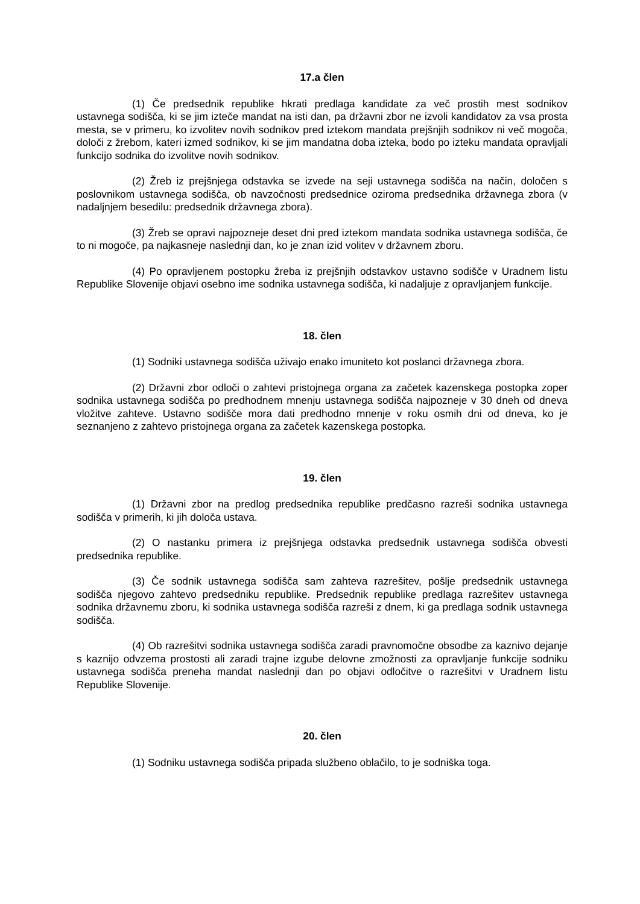17.a člen
(1) Če predsednik republike hkrati predlaga kandidate za več prostih mest sodnikov ustavnega sodišča, ki se jim izteče mandat na isti dan, pa državni zbor ne izvoli kandidatov za vsa prosta mesta, se v primeru, ko izvolitev novih sodnikov pred iztekom mandata prejšnjih sodnikov ni več mogoča, določi z žrebom, kateri izmed sodnikov, ki se jim mandatna doba izteka, bodo po izteku mandata opravljali funkcijo sodnika do izvolitve novih sodnikov.
(2) Žreb iz prejšnjega odstavka se izvede na seji ustavnega sodišča na način, določen s poslovnikom ustavnega sodišča, ob navzočnosti predsednice oziroma predsednika državnega zbora (v nadaljnjem besedilu: predsednik državnega zbora).
(3) Žreb se opravi najpozneje deset dni pred iztekom mandata sodnika ustavnega sodišča, če to ni mogoče, pa najkasneje naslednji dan, ko je znan izid volitev v državnem zboru.
(4) Po opravljenem postopku žreba iz prejšnjih odstavkov ustavno sodišče v Uradnem listu Republike Slovenije objavi osebno ime sodnika ustavnega sodišča, ki nadaljuje z opravljanjem funkcije.
18. člen
(1) Sodniki ustavnega sodišča uživajo enako imuniteto kot poslanci državnega zbora.
(2) Državni zbor odloči o zahtevi pristojnega organa za začetek kazenskega postopka zoper sodnika ustavnega sodišča po predhodnem mnenju ustavnega sodišča najpozneje v 30 dneh od dneva vložitve zahteve. Ustavno sodišče mora dati predhodno mnenje v roku osmih dni od dneva, ko je seznanjeno z zahtevo pristojnega organa za začetek kazenskega postopka.
19. člen
(1) Državni zbor na predlog predsednika republike predčasno razreši sodnika ustavnega sodišča v primerih, ki jih določa ustava.
(2) O nastanku primera iz prejšnjega odstavka predsednik ustavnega sodišča obvesti predsednika republike.
(3) Če sodnik ustavnega sodišča sam zahteva razrešitev, pošlje predsednik ustavnega sodišča njegovo zahtevo predsedniku republike. Predsednik republike predlaga razrešitev ustavnega sodnika državnemu zboru, ki sodnika ustavnega sodišča razreši z dnem, ki ga predlaga sodnik ustavnega sodišča.
(4) Ob razrešitvi sodnika ustavnega sodišča zaradi pravnomočne obsodbe za kaznivo dejanje s kaznijo odvzema prostosti ali zaradi trajne izgube delovne zmožnosti za opravljanje funkcije sodniku ustavnega sodišča preneha mandat naslednji dan po objavi odločitve o razrešitvi v Uradnem listu Republike Slovenije.
20. člen
(1) Sodniku ustavnega sodišča pripada službeno oblačilo, to je sodniška toga.